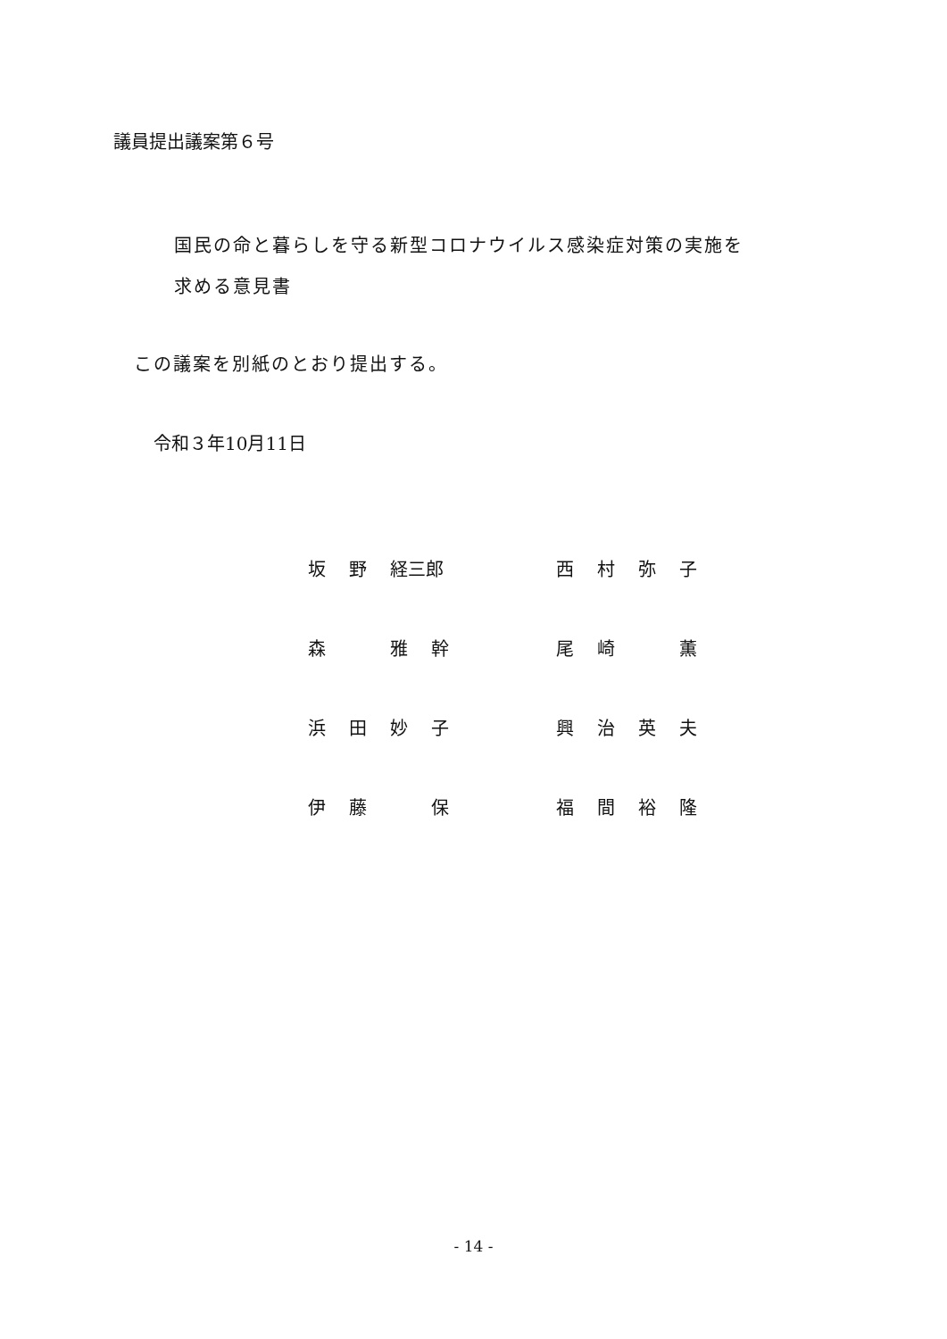議員提出議案第６号
国民の命と暮らしを守る新型コロナウイルス感染症対策の実施を
求める意見書
この議案を別紙のとおり提出する。
令和３年10月11日
| 坂 野 経三郎 | 西 村 弥 子 |
| 森 雅 幹 | 尾 崎 薫 |
| 浜 田 妙 子 | 興 治 英 夫 |
| 伊 藤 保 | 福 間 裕 隆 |
- 14 -